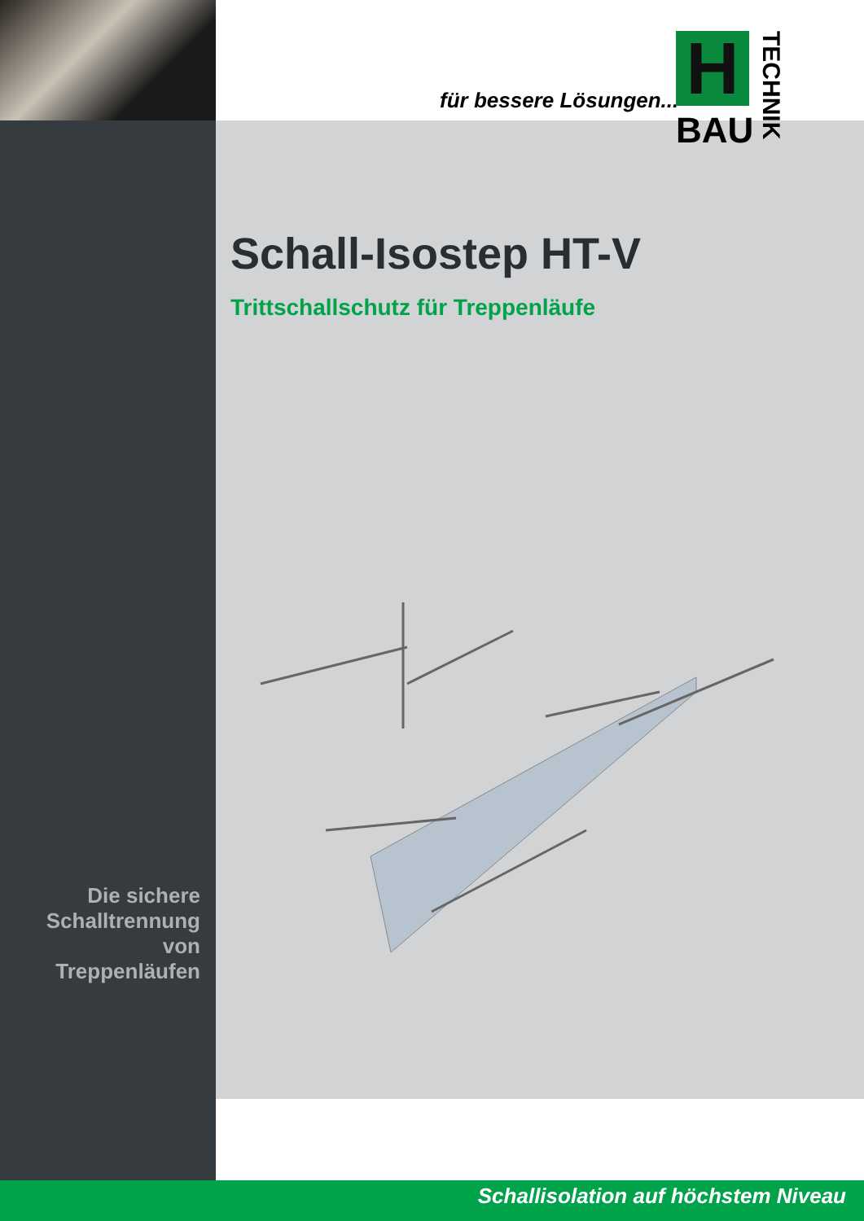für bessere Lösungen...
H
BAU
TECHNIK
Schall-Isostep HT-V
Trittschallschutz für Treppenläufe
Die sichere
Schalltrennung
von Treppenläufen
Schallisolation auf höchstem Niveau